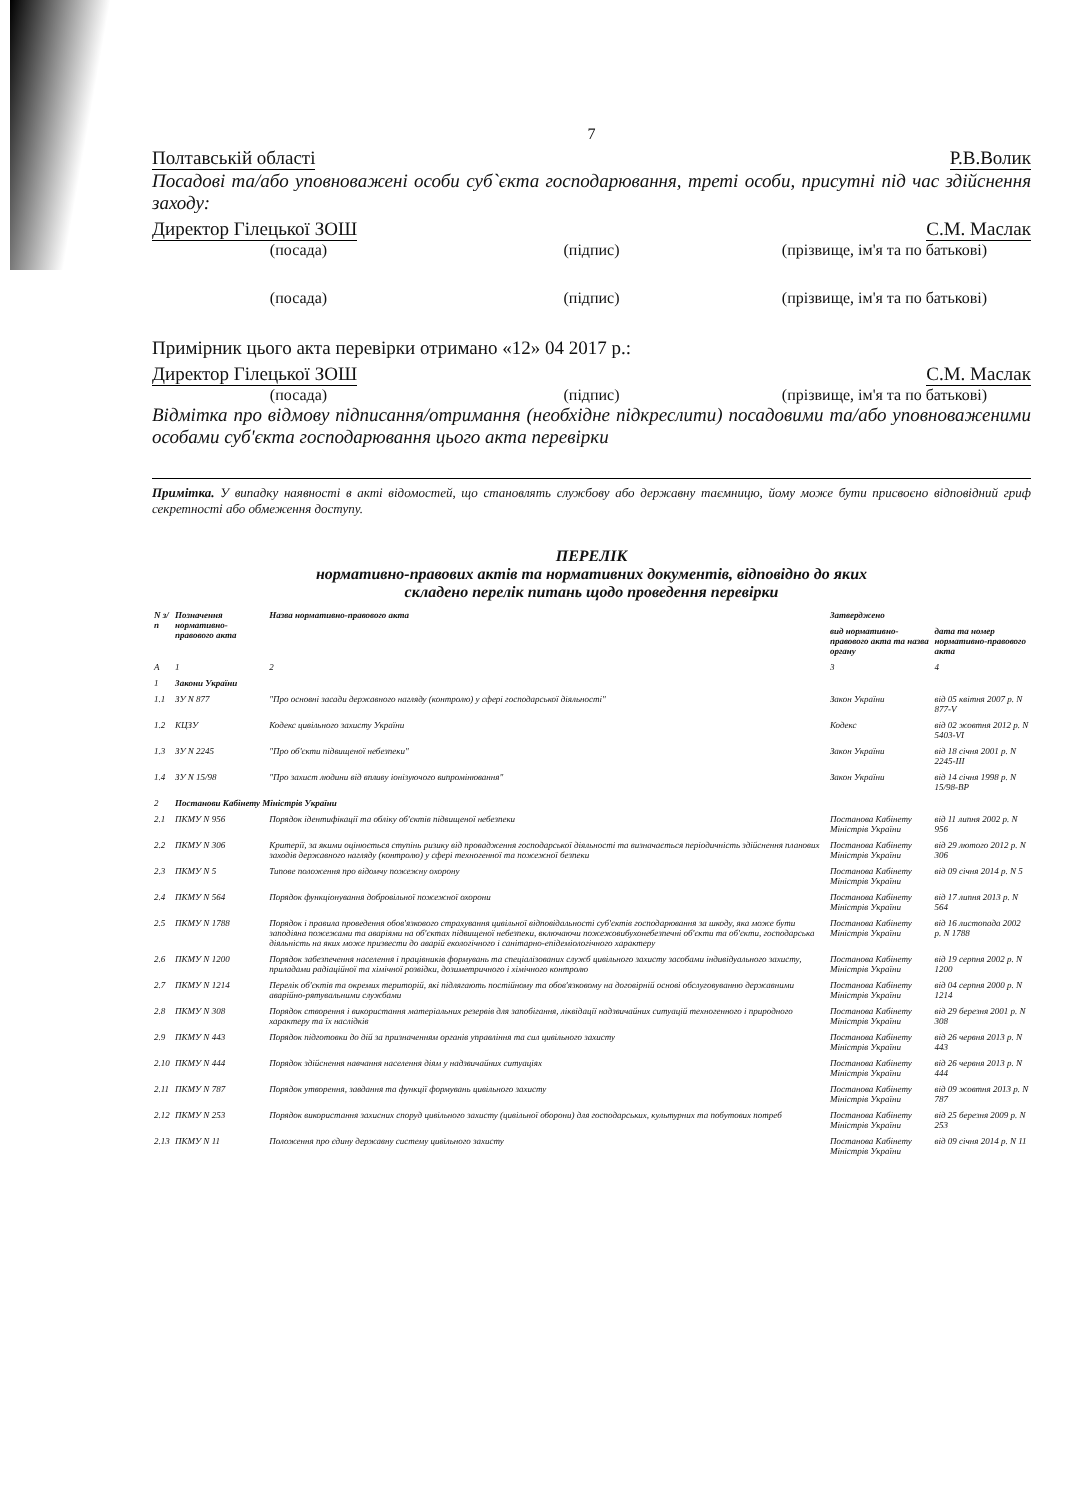7
Полтавській області Р.В.Волик
Посадові та/або уповноважені особи суб`єкта господарювання, треті особи, присутні під час здійснення заходу:
Директор Гілецької ЗОШ С.М. Маслак
(посада) (підпис) (прізвище, ім'я та по батькові)
(посада) (підпис) (прізвище, ім'я та по батькові)
Примірник цього акта перевірки отримано «12» 04 2017 р.:
Директор Гілецької ЗОШ С.М. Маслак
(посада) (підпис) (прізвище, ім'я та по батькові)
Відмітка про відмову підписання/отримання (необхідне підкреслити) посадовими та/або уповноваженими особами суб'єкта господарювання цього акта перевірки
Примітка. У випадку наявності в акті відомостей, що становлять службову або державну таємницю, йому може бути присвоєно відповідний гриф секретності або обмеження доступу.
ПЕРЕЛІК
нормативно-правових актів та нормативних документів, відповідно до яких
складено перелік питань щодо проведення перевірки
| N з/п | Позначення нормативно-правового акта | Назва нормативно-правового акта | Затверджено | |
| --- | --- | --- | --- | --- |
| | | | вид нормативно-правового акта та назва органу | дата та номер нормативно-правового акта |
| А | 1 | 2 | 3 | 4 |
| 1 | Закони України | | | |
| 1.1 | ЗУ N 877 | "Про основні засади державного нагляду (контролю) у сфері господарської діяльності" | Закон України | від 05 квітня 2007 р. N 877-V |
| 1.2 | КЦЗУ | Кодекс цивільного захисту України | Кодекс | від 02 жовтня 2012 р. N 5403-VI |
| 1.3 | ЗУ N 2245 | "Про об'єкти підвищеної небезпеки" | Закон України | від 18 січня 2001 р. N 2245-III |
| 1.4 | ЗУ N 15/98 | "Про захист людини від впливу іонізуючого випромінювання" | Закон України | від 14 січня 1998 р. N 15/98-ВР |
| 2 | Постанови Кабінету Міністрів України | | | |
| 2.1 | ПКМУ N 956 | Порядок ідентифікації та обліку об'єктів підвищеної небезпеки | Постанова Кабінету Міністрів України | від 11 липня 2002 р. N 956 |
| 2.2 | ПКМУ N 306 | Критерії, за якими оцінюється ступінь ризику від провадження господарської діяльності та визначається періодичність здійснення планових заходів державного нагляду (контролю) у сфері техногенної та пожежної безпеки | Постанова Кабінету Міністрів України | від 29 лютого 2012 р. N 306 |
| 2.3 | ПКМУ N 5 | Типове положення про відомчу пожежну охорону | Постанова Кабінету Міністрів України | від 09 січня 2014 р. N 5 |
| 2.4 | ПКМУ N 564 | Порядок функціонування добровільної пожежної охорони | Постанова Кабінету Міністрів України | від 17 липня 2013 р. N 564 |
| 2.5 | ПКМУ N 1788 | Порядок і правила проведення обов'язкового страхування цивільної відповідальності суб'єктів господарювання за шкоду, яка може бути заподіяна пожежами та аваріями на об'єктах підвищеної небезпеки, включаючи пожежовибухонебезпечні об'єкти та об'єкти, господарська діяльність на яких може призвести до аварій екологічного і санітарно-епідеміологічного характеру | Постанова Кабінету Міністрів України | від 16 листопада 2002 р. N 1788 |
| 2.6 | ПКМУ N 1200 | Порядок забезпечення населення і працівників формувань та спеціалізованих служб цивільного захисту засобами індивідуального захисту, приладами радіаційної та хімічної розвідки, дозиметричного і хімічного контролю | Постанова Кабінету Міністрів України | від 19 серпня 2002 р. N 1200 |
| 2.7 | ПКМУ N 1214 | Перелік об'єктів та окремих територій, які підлягають постійному та обов'язковому на договірній основі обслуговуванню державними аварійно-рятувальними службами | Постанова Кабінету Міністрів України | від 04 серпня 2000 р. N 1214 |
| 2.8 | ПКМУ N 308 | Порядок створення і використання матеріальних резервів для запобігання, ліквідації надзвичайних ситуацій техногенного і природного характеру та їх наслідків | Постанова Кабінету Міністрів України | від 29 березня 2001 р. N 308 |
| 2.9 | ПКМУ N 443 | Порядок підготовки до дій за призначенням органів управління та сил цивільного захисту | Постанова Кабінету Міністрів України | від 26 червня 2013 р. N 443 |
| 2.10 | ПКМУ N 444 | Порядок здійснення навчання населення діям у надзвичайних ситуаціях | Постанова Кабінету Міністрів України | від 26 червня 2013 р. N 444 |
| 2.11 | ПКМУ N 787 | Порядок утворення, завдання та функції формувань цивільного захисту | Постанова Кабінету Міністрів України | від 09 жовтня 2013 р. N 787 |
| 2.12 | ПКМУ N 253 | Порядок використання захисних споруд цивільного захисту (цивільної оборони) для господарських, культурних та побутових потреб | Постанова Кабінету Міністрів України | від 25 березня 2009 р. N 253 |
| 2.13 | ПКМУ N 11 | Положення про єдину державну систему цивільного захисту | Постанова Кабінету Міністрів України | від 09 січня 2014 р. N 11 |